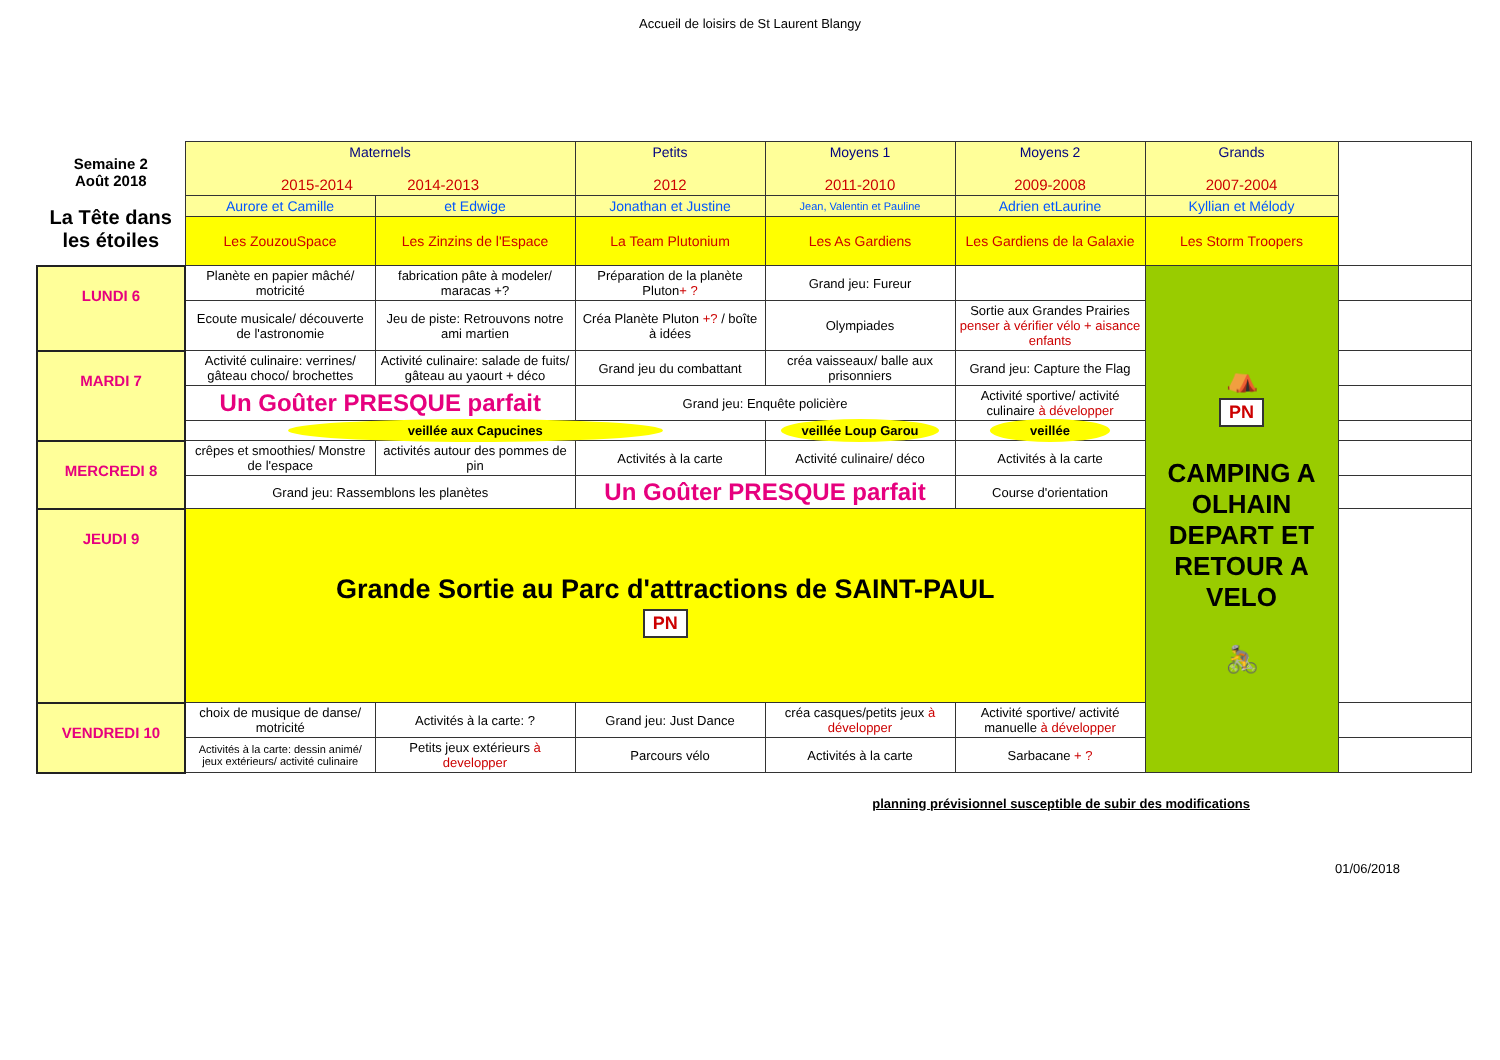Accueil de loisirs de St Laurent Blangy
| Semaine 2 Août 2018 La Tête dans les étoiles | Maternels 2015-2014 2014-2013 | | Petits 2012 | Moyens 1 2011-2010 | Moyens 2 2009-2008 | Grands 2007-2004 | |
| | Aurore et Camille | et Edwige | Jonathan et Justine | Jean, Valentin et Pauline | Adrien etLaurine | Kyllian et Mélody | |
| | Les ZouzouSpace | Les Zinzins de l'Espace | La Team Plutonium | Les As Gardiens | Les Gardiens de la Galaxie | Les Storm Troopers | |
| LUNDI 6 | Planète en papier mâché/ motricité | fabrication pâte à modeler/ maracas +? | Préparation de la planète Pluton + ? | Grand jeu: Fureur | | ⛺ PN CAMPING A OLHAIN DEPART ET RETOUR A VELO 🚴 | |
| | Ecoute musicale/ découverte de l'astronomie | Jeu de piste: Retrouvons notre ami martien | Créa Planète Pluton +? / boîte à idées | Olympiades | Sortie aux Grandes Prairies penser à vérifier vélo + aisance enfants | | |
| MARDI 7 | Activité culinaire: verrines/ gâteau choco/ brochettes | Activité culinaire: salade de fuits/ gâteau au yaourt + déco | Grand jeu du combattant | créa vaisseaux/ balle aux prisonniers | Grand jeu: Capture the Flag | | |
| | Un Goûter PRESQUE parfait | | Grand jeu: Enquête policière | | Activité sportive/ activité culinaire à développer | | |
| | veillée aux Capucines | | | veillée Loup Garou | veillée | | |
| MERCREDI 8 | crêpes et smoothies/ Monstre de l'espace | activités autour des pommes de pin | Activités à la carte | Activité culinaire/ déco | Activités à la carte | | |
| | Grand jeu: Rassemblons les planètes | | Un Goûter PRESQUE parfait | | Course d'orientation | | |
| JEUDI 9 | Grande Sortie au Parc d'attractions de SAINT-PAUL PN | | | | | | |
| VENDREDI 10 | choix de musique de danse/ motricité | Activités à la carte: ? | Grand jeu: Just Dance | créa casques/petits jeux à développer | Activité sportive/ activité manuelle à développer | | |
| | Activités à la carte: dessin animé/ jeux extérieurs/ activité culinaire | Petits jeux extérieurs à developper | Parcours vélo | Activités à la carte | Sarbacane + ? | | |
planning prévisionnel susceptible de subir des modifications
01/06/2018